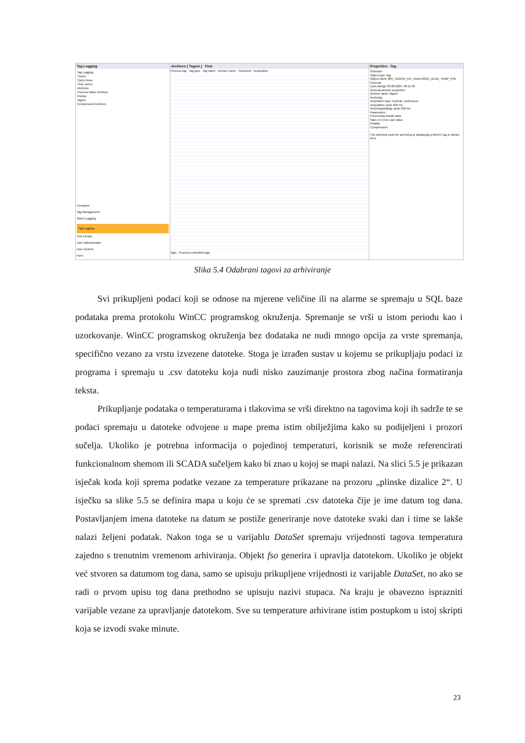Tag Logging
Tag Logging
Timers
Cycle times
Time series
Archives
Process Value Archives
Pumpe
Tagovi
Compressed Archives
Computer
Tag Management
Alarm Logging
Tag Logging
Text Library
User Administrator
User Archive
Horn
Archives [ Tagovi ] Find
Process tag Tag type Tag name Archive name Comment Acquisition
Tags Process-controlled tags
Properties - Tag
Selection
Object type Tag
Object name 004_TAGOVI_INT_ANALOGNI_ULAZI_TEMP_POL
General
Last change 26.08.2023. 20:11:56
General archive properties
Archive name Tagovi
Archiving
Acquisition type Cyclical, continuous
Acquisition cycle 500 ms
Archiving/display cycle 500 ms
Parameters
Processing Actual value
Save on Error Last value
Display
Compression
The selected cycle for archiving or displaying a WinCC tag is shown here.
Slika 5.4 Odabrani tagovi za arhiviranje
Svi prikupljeni podaci koji se odnose na mjerene veličine ili na alarme se spremaju u SQL baze podataka prema protokolu WinCC programskog okruženja. Spremanje se vrši u istom periodu kao i uzorkovanje. WinCC programskog okruženja bez dodataka ne nudi mnogo opcija za vrste spremanja, specifično vezano za vrstu izvezene datoteke. Stoga je izrađen sustav u kojemu se prikupljaju podaci iz programa i spremaju u .csv datoteku koja nudi nisko zauzimanje prostora zbog načina formatiranja teksta.
Prikupljanje podataka o temperaturama i tlakovima se vrši direktno na tagovima koji ih sadrže te se podaci spremaju u datoteke odvojene u mape prema istim obilježjima kako su podijeljeni i prozori sučelja. Ukoliko je potrebna informacija o pojedinoj temperaturi, korisnik se može referencirati funkcionalnom shemom ili SCADA sučeljem kako bi znao u kojoj se mapi nalazi. Na slici 5.5 je prikazan isječak koda koji sprema podatke vezane za temperature prikazane na prozoru „plinske dizalice 2“. U isječku sa slike 5.5 se definira mapa u koju će se spremati .csv datoteka čije je ime datum tog dana. Postavljanjem imena datoteke na datum se postiže generiranje nove datoteke svaki dan i time se lakše nalazi željeni podatak. Nakon toga se u varijablu DataSet spremaju vrijednosti tagova temperatura zajedno s trenutnim vremenom arhiviranja. Objekt fso generira i upravlja datotekom. Ukoliko je objekt već stvoren sa datumom tog dana, samo se upisuju prikupljene vrijednosti iz varijable DataSet, no ako se radi o prvom upisu tog dana prethodno se upisuju nazivi stupaca. Na kraju je obavezno isprazniti varijable vezane za upravljanje datotekom. Sve su temperature arhivirane istim postupkom u istoj skripti koja se izvodi svake minute.
23